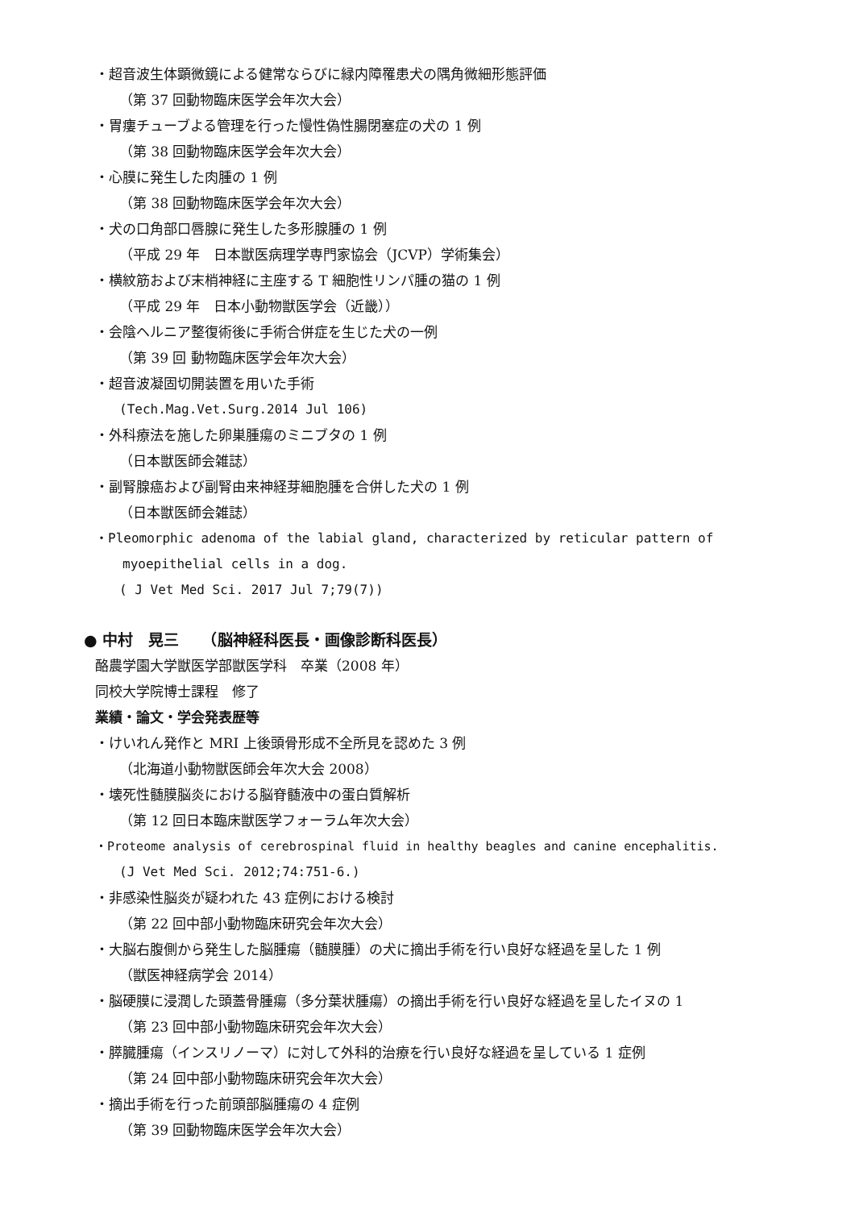・超音波生体顕微鏡による健常ならびに緑内障罹患犬の隅角微細形態評価
（第 37 回動物臨床医学会年次大会）
・胃瘻チューブよる管理を行った慢性偽性腸閉塞症の犬の 1 例
（第 38 回動物臨床医学会年次大会）
・心膜に発生した肉腫の 1 例
（第 38 回動物臨床医学会年次大会）
・犬の口角部口唇腺に発生した多形腺腫の 1 例
（平成 29 年　日本獣医病理学専門家協会（JCVP）学術集会）
・横紋筋および末梢神経に主座する T 細胞性リンパ腫の猫の 1 例
（平成 29 年　日本小動物獣医学会（近畿））
・会陰ヘルニア整復術後に手術合併症を生じた犬の一例
（第 39 回 動物臨床医学会年次大会）
・超音波凝固切開装置を用いた手術
(Tech.Mag.Vet.Surg.2014 Jul 106)
・外科療法を施した卵巣腫瘍のミニブタの 1 例
（日本獣医師会雑誌）
・副腎腺癌および副腎由来神経芽細胞腫を合併した犬の 1 例
（日本獣医師会雑誌）
・Pleomorphic adenoma of the labial gland, characterized by reticular pattern of
myoepithelial cells in a dog.
( J Vet Med Sci. 2017 Jul 7;79(7))
● 中村　晃三　　（脳神経科医長・画像診断科医長）
酪農学園大学獣医学部獣医学科　卒業（2008 年）
同校大学院博士課程　修了
業績・論文・学会発表歴等
・けいれん発作と MRI 上後頭骨形成不全所見を認めた 3 例
（北海道小動物獣医師会年次大会 2008）
・壊死性髄膜脳炎における脳脊髄液中の蛋白質解析
（第 12 回日本臨床獣医学フォーラム年次大会）
・Proteome analysis of cerebrospinal fluid in healthy beagles and canine encephalitis.
(J Vet Med Sci. 2012;74:751-6.)
・非感染性脳炎が疑われた 43 症例における検討
（第 22 回中部小動物臨床研究会年次大会）
・大脳右腹側から発生した脳腫瘍（髄膜腫）の犬に摘出手術を行い良好な経過を呈した 1 例
（獣医神経病学会 2014）
・脳硬膜に浸潤した頭蓋骨腫瘍（多分葉状腫瘍）の摘出手術を行い良好な経過を呈したイヌの 1
（第 23 回中部小動物臨床研究会年次大会）
・膵臓腫瘍（インスリノーマ）に対して外科的治療を行い良好な経過を呈している 1 症例
（第 24 回中部小動物臨床研究会年次大会）
・摘出手術を行った前頭部脳腫瘍の 4 症例
（第 39 回動物臨床医学会年次大会）